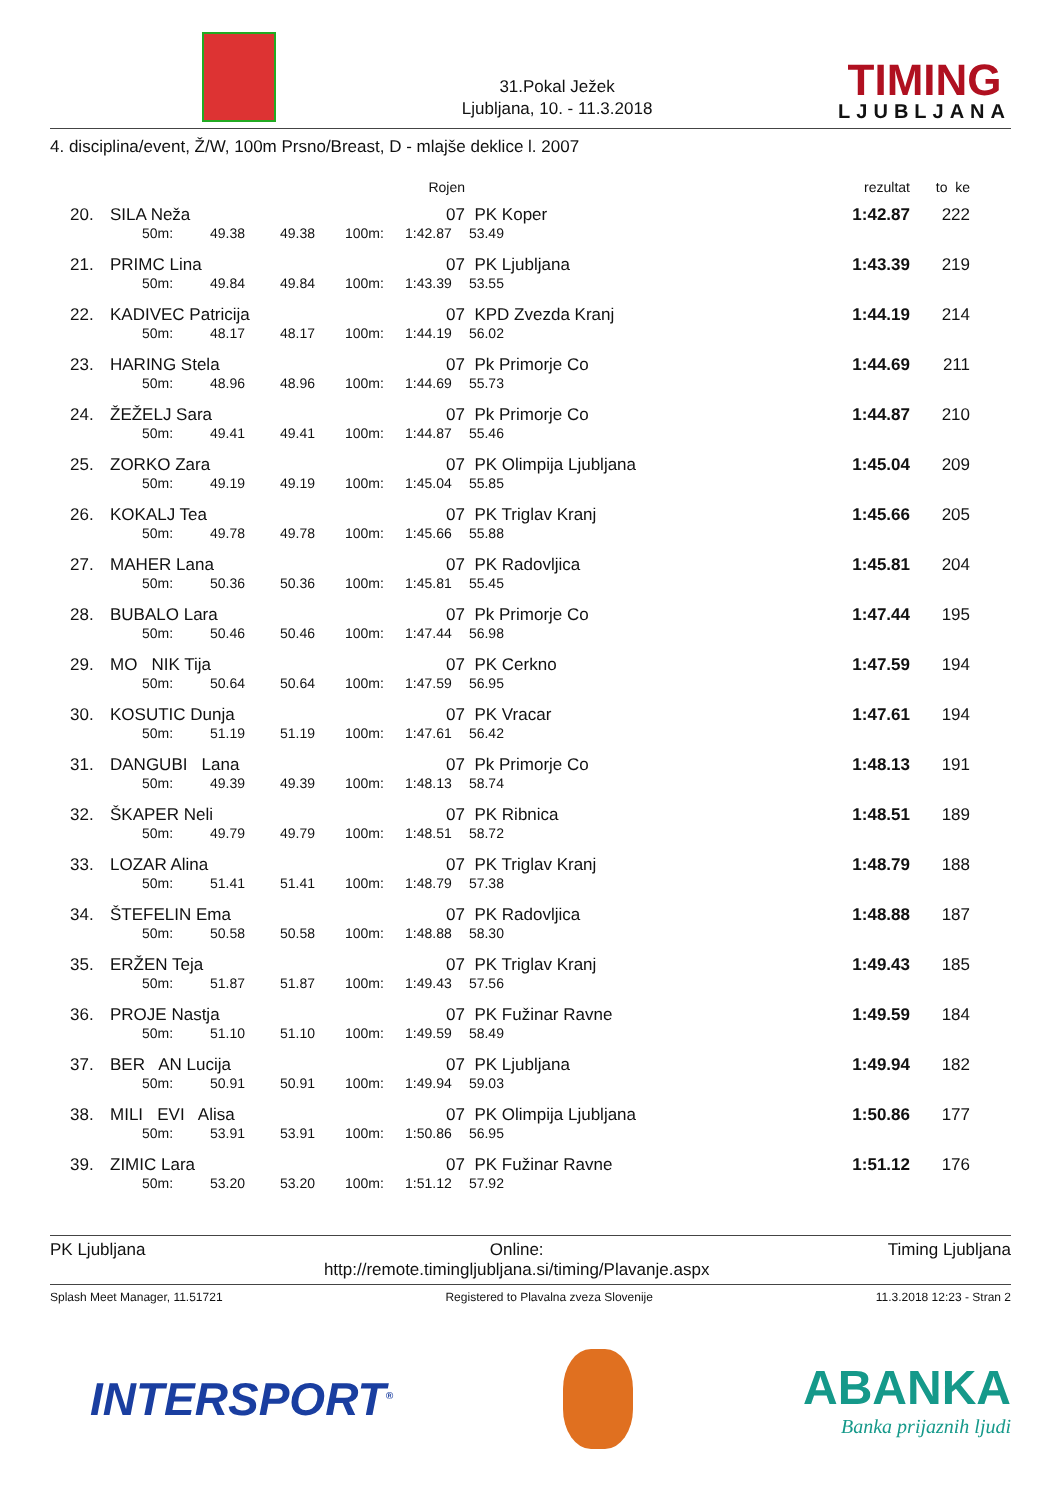31.Pokal Ježek
Ljubljana, 10. - 11.3.2018
TIMING
LJUBLJANA
4. disciplina/event, Ž/W, 100m Prsno/Breast, D - mlajše deklice l. 2007
| | | | | | | Rojen | | rezultat | to ke |
| --- | --- | --- | --- | --- | --- | --- | --- | --- | --- |
| 20. | SILA Neža | | | | | 07 | PK Koper | 1:42.87 | 222 |
| | | 50m: | 49.38 | 49.38 | 100m: | 1:42.87 | 53.49 | | |
| 21. | PRIMC Lina | | | | | 07 | PK Ljubljana | 1:43.39 | 219 |
| | | 50m: | 49.84 | 49.84 | 100m: | 1:43.39 | 53.55 | | |
| 22. | KADIVEC Patricija | | | | | 07 | KPD Zvezda Kranj | 1:44.19 | 214 |
| | | 50m: | 48.17 | 48.17 | 100m: | 1:44.19 | 56.02 | | |
| 23. | HARING Stela | | | | | 07 | Pk Primorje Co | 1:44.69 | 211 |
| | | 50m: | 48.96 | 48.96 | 100m: | 1:44.69 | 55.73 | | |
| 24. | ŽEŽELJ Sara | | | | | 07 | Pk Primorje Co | 1:44.87 | 210 |
| | | 50m: | 49.41 | 49.41 | 100m: | 1:44.87 | 55.46 | | |
| 25. | ZORKO Zara | | | | | 07 | PK Olimpija Ljubljana | 1:45.04 | 209 |
| | | 50m: | 49.19 | 49.19 | 100m: | 1:45.04 | 55.85 | | |
| 26. | KOKALJ Tea | | | | | 07 | PK Triglav Kranj | 1:45.66 | 205 |
| | | 50m: | 49.78 | 49.78 | 100m: | 1:45.66 | 55.88 | | |
| 27. | MAHER Lana | | | | | 07 | PK Radovljica | 1:45.81 | 204 |
| | | 50m: | 50.36 | 50.36 | 100m: | 1:45.81 | 55.45 | | |
| 28. | BUBALO Lara | | | | | 07 | Pk Primorje Co | 1:47.44 | 195 |
| | | 50m: | 50.46 | 50.46 | 100m: | 1:47.44 | 56.98 | | |
| 29. | MO NIK Tija | | | | | 07 | PK Cerkno | 1:47.59 | 194 |
| | | 50m: | 50.64 | 50.64 | 100m: | 1:47.59 | 56.95 | | |
| 30. | KOSUTIC Dunja | | | | | 07 | PK Vracar | 1:47.61 | 194 |
| | | 50m: | 51.19 | 51.19 | 100m: | 1:47.61 | 56.42 | | |
| 31. | DANGUBI Lana | | | | | 07 | Pk Primorje Co | 1:48.13 | 191 |
| | | 50m: | 49.39 | 49.39 | 100m: | 1:48.13 | 58.74 | | |
| 32. | ŠKAPER Neli | | | | | 07 | PK Ribnica | 1:48.51 | 189 |
| | | 50m: | 49.79 | 49.79 | 100m: | 1:48.51 | 58.72 | | |
| 33. | LOZAR Alina | | | | | 07 | PK Triglav Kranj | 1:48.79 | 188 |
| | | 50m: | 51.41 | 51.41 | 100m: | 1:48.79 | 57.38 | | |
| 34. | ŠTEFELIN Ema | | | | | 07 | PK Radovljica | 1:48.88 | 187 |
| | | 50m: | 50.58 | 50.58 | 100m: | 1:48.88 | 58.30 | | |
| 35. | ERŽEN Teja | | | | | 07 | PK Triglav Kranj | 1:49.43 | 185 |
| | | 50m: | 51.87 | 51.87 | 100m: | 1:49.43 | 57.56 | | |
| 36. | PROJE Nastja | | | | | 07 | PK Fužinar Ravne | 1:49.59 | 184 |
| | | 50m: | 51.10 | 51.10 | 100m: | 1:49.59 | 58.49 | | |
| 37. | BER AN Lucija | | | | | 07 | PK Ljubljana | 1:49.94 | 182 |
| | | 50m: | 50.91 | 50.91 | 100m: | 1:49.94 | 59.03 | | |
| 38. | MILI EVI Alisa | | | | | 07 | PK Olimpija Ljubljana | 1:50.86 | 177 |
| | | 50m: | 53.91 | 53.91 | 100m: | 1:50.86 | 56.95 | | |
| 39. | ZIMIC Lara | | | | | 07 | PK Fužinar Ravne | 1:51.12 | 176 |
| | | 50m: | 53.20 | 53.20 | 100m: | 1:51.12 | 57.92 | | |
PK Ljubljana Online:
http://remote.timingljubljana.si/timing/Plavanje.aspx
Timing Ljubljana
Splash Meet Manager, 11.51721 Registered to Plavalna zveza Slovenije
11.3.2018 12:23 - Stran 2
INTERSPORT<sup>®</sup>
ABANKA
Banka prijaznih ljudi